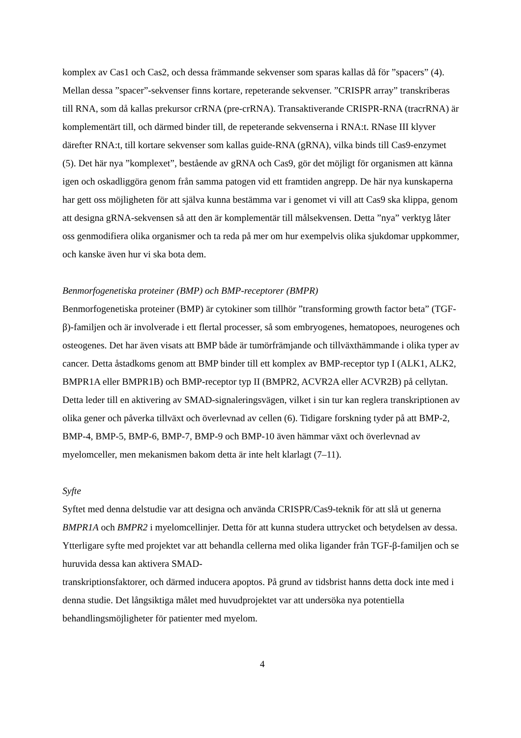komplex av Cas1 och Cas2, och dessa främmande sekvenser som sparas kallas då för ”spacers” (4). Mellan dessa ”spacer”-sekvenser finns kortare, repeterande sekvenser. ”CRISPR array” transkriberas till RNA, som då kallas prekursor crRNA (pre-crRNA). Transaktiverande CRISPR-RNA (tracrRNA) är komplementärt till, och därmed binder till, de repeterande sekvenserna i RNA:t. RNase III klyver därefter RNA:t, till kortare sekvenser som kallas guide-RNA (gRNA), vilka binds till Cas9-enzymet (5). Det här nya ”komplexet”, bestående av gRNA och Cas9, gör det möjligt för organismen att känna igen och oskadliggöra genom från samma patogen vid ett framtiden angrepp. De här nya kunskaperna har gett oss möjligheten för att själva kunna bestämma var i genomet vi vill att Cas9 ska klippa, genom att designa gRNA-sekvensen så att den är komplementär till målsekvensen. Detta ”nya” verktyg låter oss genmodifiera olika organismer och ta reda på mer om hur exempelvis olika sjukdomar uppkommer, och kanske även hur vi ska bota dem.
Benmorfogenetiska proteiner (BMP) och BMP-receptorer (BMPR)
Benmorfogenetiska proteiner (BMP) är cytokiner som tillhör ”transforming growth factor beta” (TGF-β)-familjen och är involverade i ett flertal processer, så som embryogenes, hematopoes, neurogenes och osteogenes. Det har även visats att BMP både är tumörfrämjande och tillväxthämmande i olika typer av cancer. Detta åstadkoms genom att BMP binder till ett komplex av BMP-receptor typ I (ALK1, ALK2, BMPR1A eller BMPR1B) och BMP-receptor typ II (BMPR2, ACVR2A eller ACVR2B) på cellytan. Detta leder till en aktivering av SMAD-signaleringsvägen, vilket i sin tur kan reglera transkriptionen av olika gener och påverka tillväxt och överlevnad av cellen (6). Tidigare forskning tyder på att BMP-2, BMP-4, BMP-5, BMP-6, BMP-7, BMP-9 och BMP-10 även hämmar växt och överlevnad av myelomceller, men mekanismen bakom detta är inte helt klarlagt (7–11).
Syfte
Syftet med denna delstudie var att designa och använda CRISPR/Cas9-teknik för att slå ut generna BMPR1A och BMPR2 i myelomcellinjer. Detta för att kunna studera uttrycket och betydelsen av dessa. Ytterligare syfte med projektet var att behandla cellerna med olika ligander från TGF-β-familjen och se huruvida dessa kan aktivera SMAD-
transkriptionsfaktorer, och därmed inducera apoptos. På grund av tidsbrist hanns detta dock inte med i denna studie. Det långsiktiga målet med huvudprojektet var att undersöka nya potentiella behandlingsmöjligheter för patienter med myelom.
4